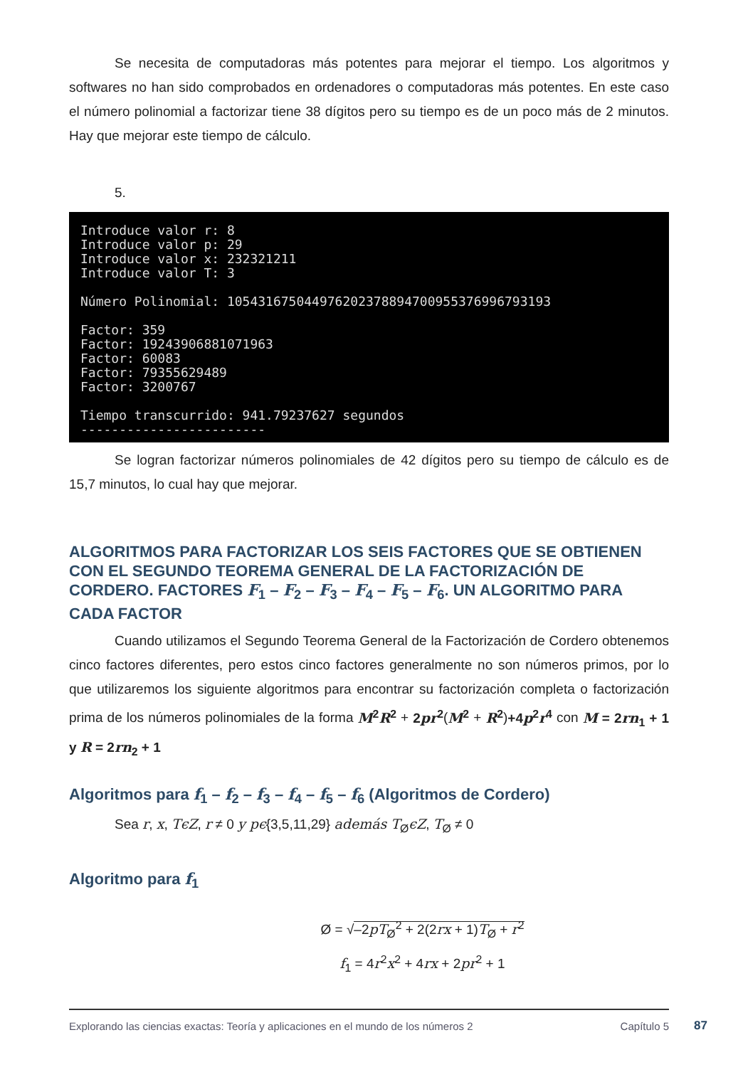Se necesita de computadoras más potentes para mejorar el tiempo. Los algoritmos y softwares no han sido comprobados en ordenadores o computadoras más potentes. En este caso el número polinomial a factorizar tiene 38 dígitos pero su tiempo es de un poco más de 2 minutos. Hay que mejorar este tiempo de cálculo.
5.
Introduce valor r: 8 Introduce valor p: 29 Introduce valor x: 232321211 Introduce valor T: 3 Número Polinomial: 105431675044976202378894700955376996793193 Factor: 359 Factor: 19243906881071963 Factor: 60083 Factor: 79355629489 Factor: 3200767 Tiempo transcurrido: 941.79237627 segundos ------------------------
Se logran factorizar números polinomiales de 42 dígitos pero su tiempo de cálculo es de 15,7 minutos, lo cual hay que mejorar.
ALGORITMOS PARA FACTORIZAR LOS SEIS FACTORES QUE SE OBTIENEN CON EL SEGUNDO TEOREMA GENERAL DE LA FACTORIZACIÓN DE CORDERO. FACTORES F<sub>1</sub> – F<sub>2</sub> – F<sub>3</sub> – F<sub>4</sub> – F<sub>5</sub> – F<sub>6</sub>. UN ALGORITMO PARA CADA FACTOR
Cuando utilizamos el Segundo Teorema General de la Factorización de Cordero obtenemos cinco factores diferentes, pero estos cinco factores generalmente no son números primos, por lo que utilizaremos los siguiente algoritmos para encontrar su factorización completa o factorización prima de los números polinomiales de la forma M<sup>2</sup>R<sup>2</sup> + 2pr<sup>2</sup>(M<sup>2</sup> + R<sup>2</sup>)+4p<sup>2</sup>r<sup>4</sup> con M = 2rn<sub>1</sub> + 1 y R = 2rn<sub>2</sub> + 1
Algoritmos para f<sub>1</sub> – f<sub>2</sub> – f<sub>3</sub> – f<sub>4</sub> – f<sub>5</sub> – f<sub>6</sub> (Algoritmos de Cordero)
Sea r, x, TϵZ, r ≠ 0 y pϵ{3,5,11,29} además T<sub>Ø</sub>ϵZ, T<sub>Ø</sub> ≠ 0
Algoritmo para f<sub>1</sub>
Ø = √–2pT<sub>Ø</sub><sup>2</sup> + 2(2rx + 1)T<sub>Ø</sub> + r<sup>2</sup>
f<sub>1</sub> = 4r<sup>2</sup>x<sup>2</sup> + 4rx + 2pr<sup>2</sup> + 1
Explorando las ciencias exactas: Teoría y aplicaciones en el mundo de los números 2 Capítulo 5
87